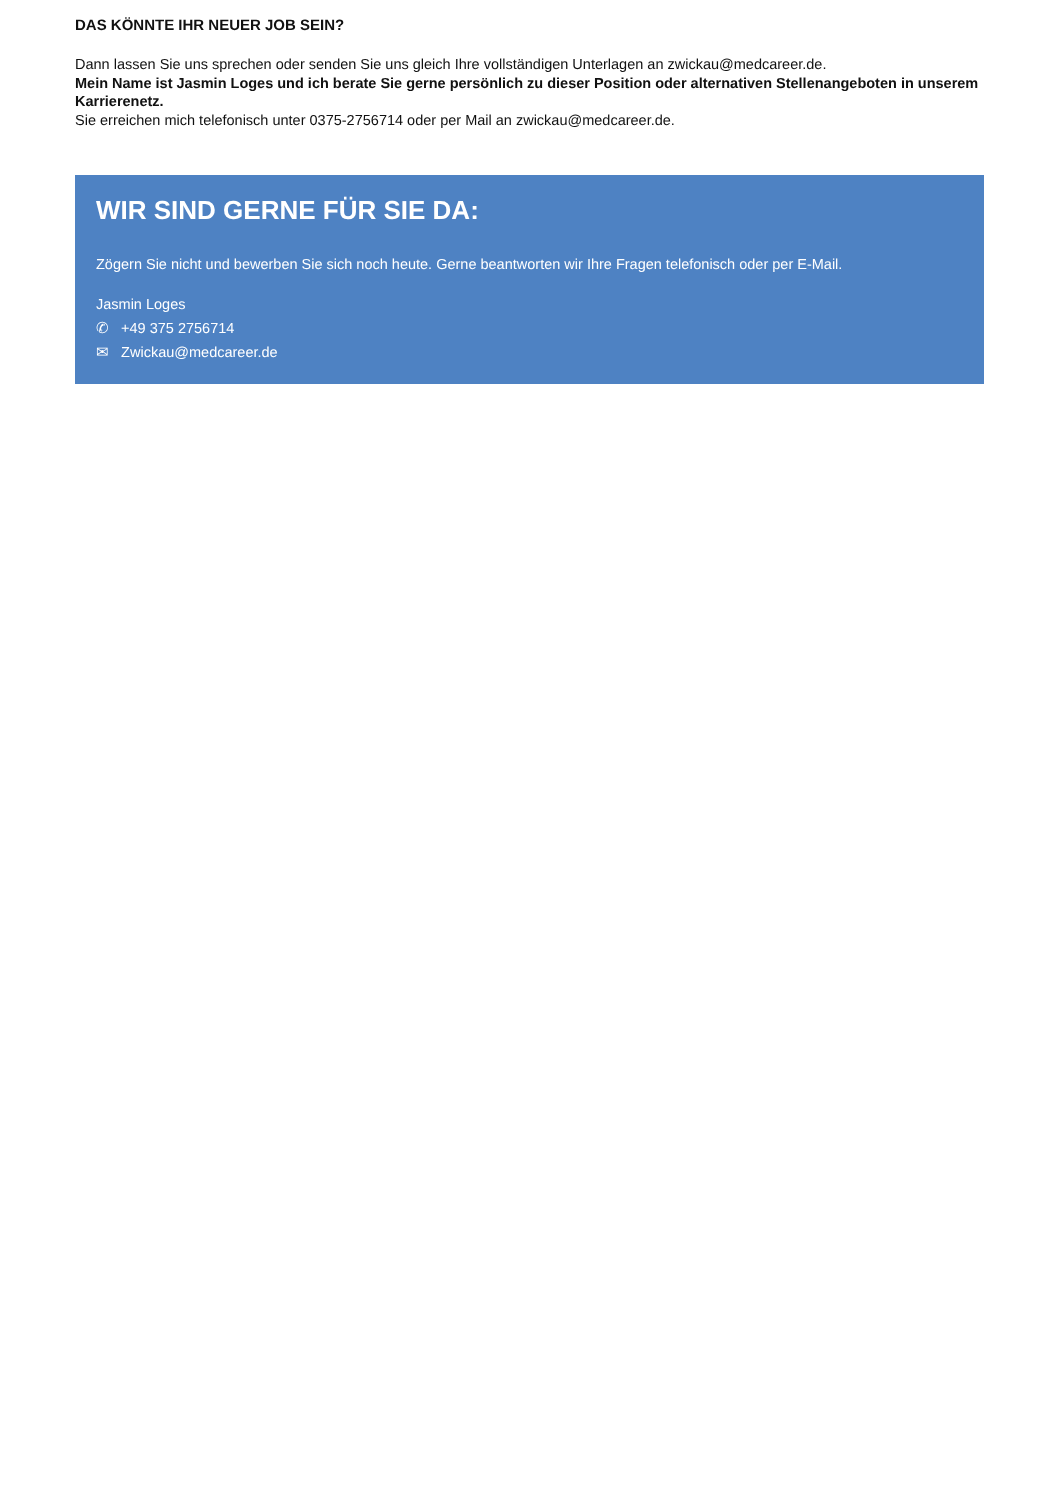DAS KÖNNTE IHR NEUER JOB SEIN?
Dann lassen Sie uns sprechen oder senden Sie uns gleich Ihre vollständigen Unterlagen an zwickau@medcareer.de.
Mein Name ist Jasmin Loges und ich berate Sie gerne persönlich zu dieser Position oder alternativen Stellenangeboten in unserem Karrierenetz.
Sie erreichen mich telefonisch unter 0375-2756714 oder per Mail an zwickau@medcareer.de.
WIR SIND GERNE FÜR SIE DA:
Zögern Sie nicht und bewerben Sie sich noch heute. Gerne beantworten wir Ihre Fragen telefonisch oder per E-Mail.
Jasmin Loges
✆ +49 375 2756714
✉ Zwickau@medcareer.de